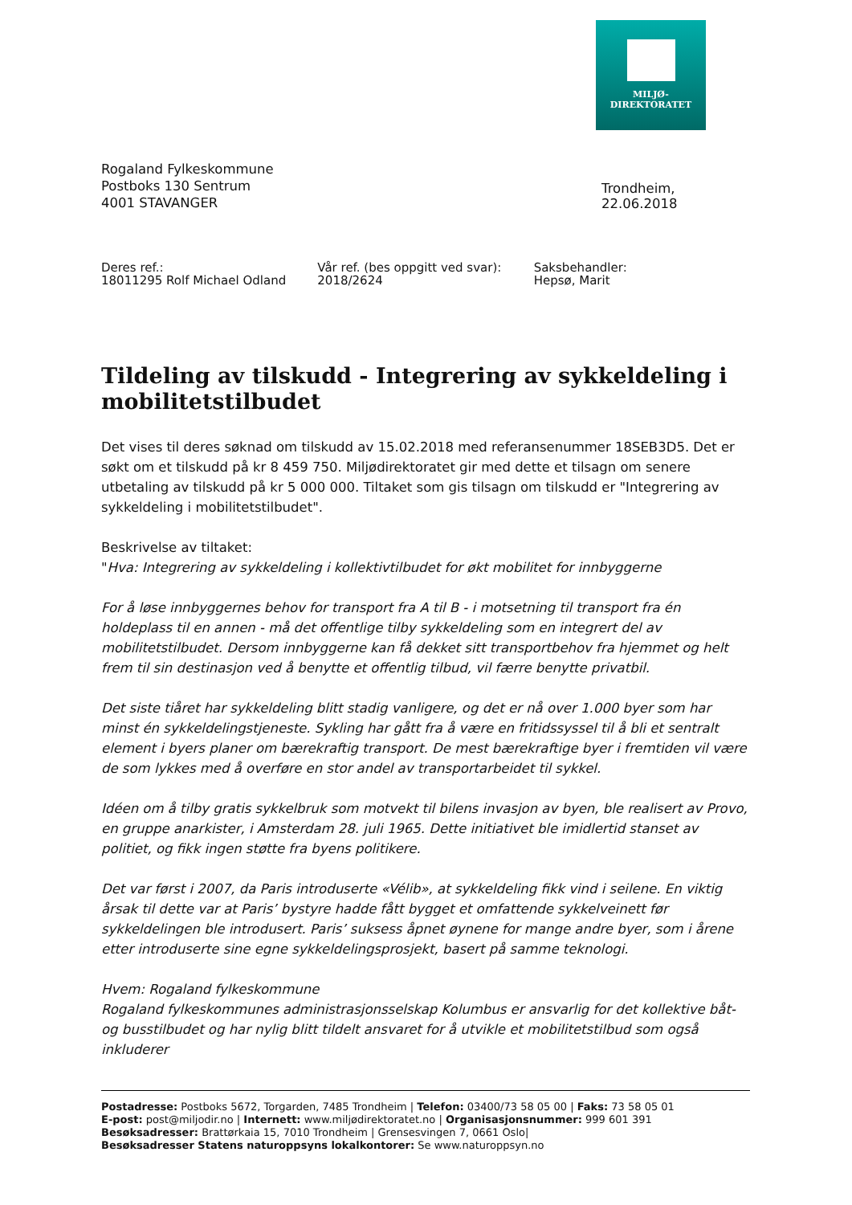MILJØ-
DIREKTORATET
Rogaland Fylkeskommune
Postboks 130 Sentrum
4001 STAVANGER
Trondheim, 22.06.2018
Deres ref.:
18011295 Rolf Michael Odland
Vår ref. (bes oppgitt ved svar):
2018/2624
Saksbehandler:
Hepsø, Marit
Tildeling av tilskudd - Integrering av sykkeldeling i mobilitetstilbudet
Det vises til deres søknad om tilskudd av 15.02.2018 med referansenummer 18SEB3D5. Det er søkt om et tilskudd på kr 8 459 750. Miljødirektoratet gir med dette et tilsagn om senere utbetaling av tilskudd på kr 5 000 000. Tiltaket som gis tilsagn om tilskudd er "Integrering av sykkeldeling i mobilitetstilbudet".
Beskrivelse av tiltaket:
"Hva: Integrering av sykkeldeling i kollektivtilbudet for økt mobilitet for innbyggerne
For å løse innbyggernes behov for transport fra A til B - i motsetning til transport fra én holdeplass til en annen - må det offentlige tilby sykkeldeling som en integrert del av mobilitetstilbudet. Dersom innbyggerne kan få dekket sitt transportbehov fra hjemmet og helt frem til sin destinasjon ved å benytte et offentlig tilbud, vil færre benytte privatbil.
Det siste tiåret har sykkeldeling blitt stadig vanligere, og det er nå over 1.000 byer som har minst én sykkeldelingstjeneste. Sykling har gått fra å være en fritidssyssel til å bli et sentralt element i byers planer om bærekraftig transport. De mest bærekraftige byer i fremtiden vil være de som lykkes med å overføre en stor andel av transportarbeidet til sykkel.
Idéen om å tilby gratis sykkelbruk som motvekt til bilens invasjon av byen, ble realisert av Provo, en gruppe anarkister, i Amsterdam 28. juli 1965. Dette initiativet ble imidlertid stanset av politiet, og fikk ingen støtte fra byens politikere.
Det var først i 2007, da Paris introduserte «Vélib», at sykkeldeling fikk vind i seilene. En viktig årsak til dette var at Paris’ bystyre hadde fått bygget et omfattende sykkelveinett før sykkeldelingen ble introdusert. Paris’ suksess åpnet øynene for mange andre byer, som i årene etter introduserte sine egne sykkeldelingsprosjekt, basert på samme teknologi.
Hvem: Rogaland fylkeskommune
Rogaland fylkeskommunes administrasjonsselskap Kolumbus er ansvarlig for det kollektive båt- og busstilbudet og har nylig blitt tildelt ansvaret for å utvikle et mobilitetstilbud som også inkluderer
Postadresse: Postboks 5672, Torgarden, 7485 Trondheim | Telefon: 03400/73 58 05 00 | Faks: 73 58 05 01
E-post: post@miljodir.no | Internett: www.miljødirektoratet.no | Organisasjonsnummer: 999 601 391
Besøksadresser: Brattørkaia 15, 7010 Trondheim | Grensesvingen 7, 0661 Oslo|
Besøksadresser Statens naturoppsyns lokalkontorer: Se www.naturoppsyn.no